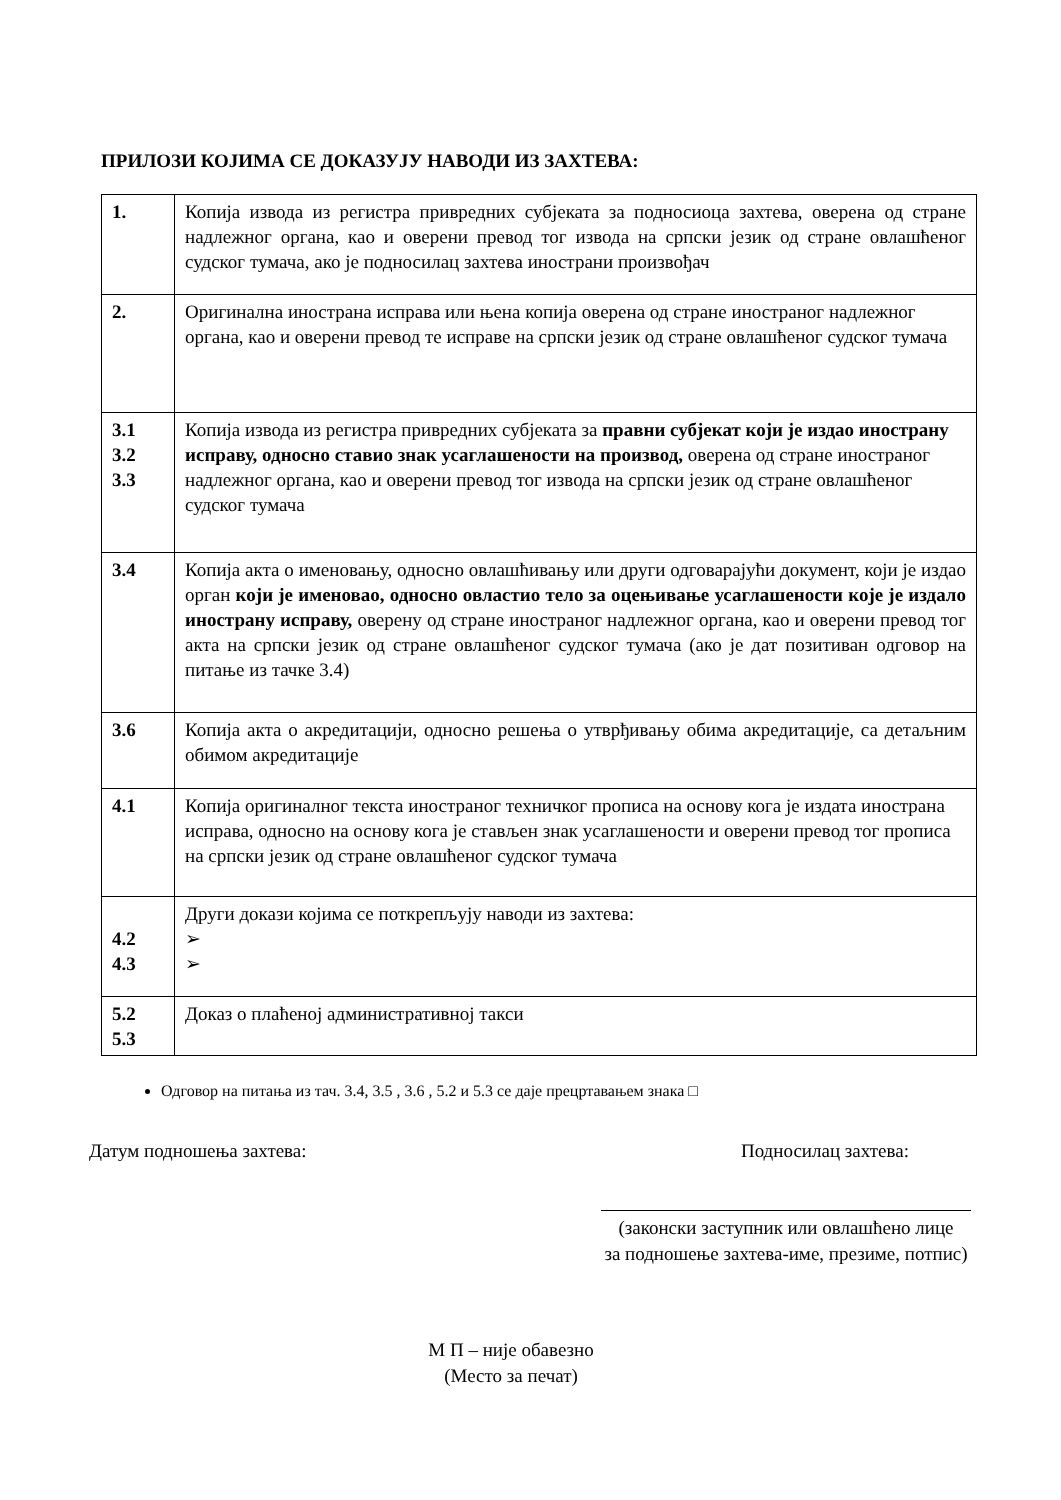ПРИЛОЗИ КОЈИМА СЕ ДОКАЗУЈУ НАВОДИ ИЗ ЗАХТЕВА:
| 1. | Копија извода из регистра привредних субјеката за подносиоца захтева, оверена од стране надлежног органа, као и оверени превод тог извода на српски језик од стране овлашћеног судског тумача, ако је подносилац захтева инострани произвођач |
| 2. | Оригинална инострана исправа или њена копија оверена од стране иностраног надлежног органа, као и оверени превод те исправе на српски језик од стране овлашћеног судског тумача |
| 3.1 3.2 3.3 | Копија извода из регистра привредних субјеката за правни субјекат који је издао инострану исправу, односно ставио знак усаглашености на производ, оверена од стране иностраног надлежног органа, као и оверени превод тог извода на српски језик од стране овлашћеног судског тумача |
| 3.4 | Копија акта о именовању, односно овлашћивању или други одговарајући документ, који је издао орган који је именовао, односно овластио тело за оцењивање усаглашености које је издало инострану исправу, оверену од стране иностраног надлежног органа, као и оверени превод тог акта на српски језик од стране овлашћеног судског тумача (ако је дат позитиван одговор на питање из тачке 3.4) |
| 3.6 | Копија акта о акредитацији, односно решења о утврђивању обима акредитације, са детаљним обимом акредитације |
| 4.1 | Копија оригиналног текста иностраног техничког прописа на основу кога је издата инострана исправа, односно на основу кога је стављен знак усаглашености и оверени превод тог прописа на српски језик од стране овлашћеног судског тумача |
| 4.2 4.3 | Други докази којима се поткрепљују наводи из захтева: ➢ ➢ |
| 5.2 5.3 | Доказ о плаћеној административној такси |
Одговор на питања из тач. 3.4, 3.5 , 3.6 , 5.2 и 5.3 се даје прецртавањем знака □
Датум подношења захтева: Подносилац захтева:
(законски заступник или овлашћено лице
за подношење захтева-име, презиме, потпис)
М П – није обавезно
(Место за печат)